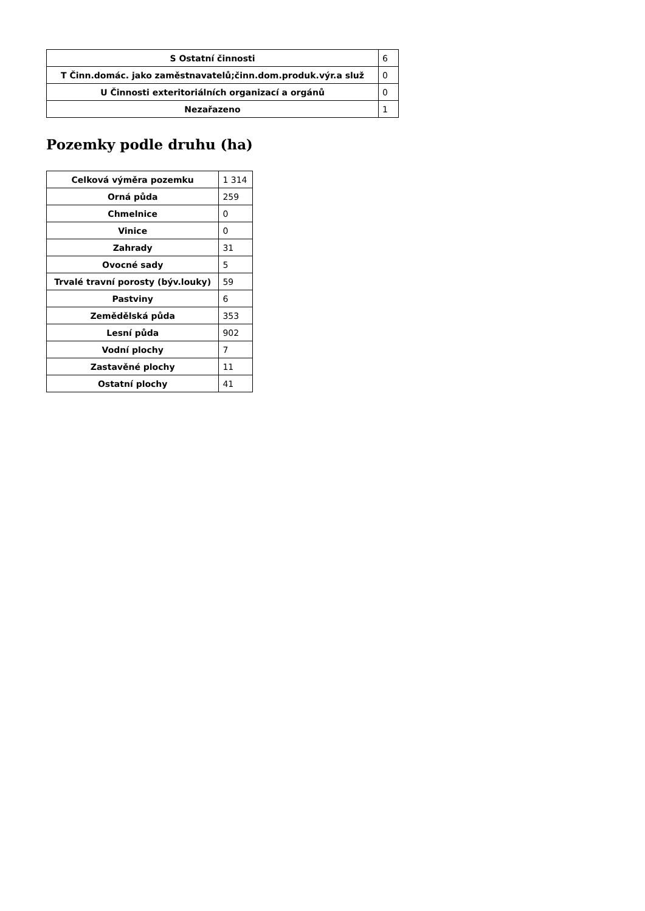| S Ostatní činnosti | 6 |
| T Činn.domác. jako zaměstnavatelů;činn.dom.produk.výr.a služ | 0 |
| U Činnosti exteritoriálních organizací a orgánů | 0 |
| Nezařazeno | 1 |
Pozemky podle druhu (ha)
| Celková výměra pozemku | 1 314 |
| Orná půda | 259 |
| Chmelnice | 0 |
| Vinice | 0 |
| Zahrady | 31 |
| Ovocné sady | 5 |
| Trvalé travní porosty (býv.louky) | 59 |
| Pastviny | 6 |
| Zemědělská půda | 353 |
| Lesní půda | 902 |
| Vodní plochy | 7 |
| Zastavěné plochy | 11 |
| Ostatní plochy | 41 |